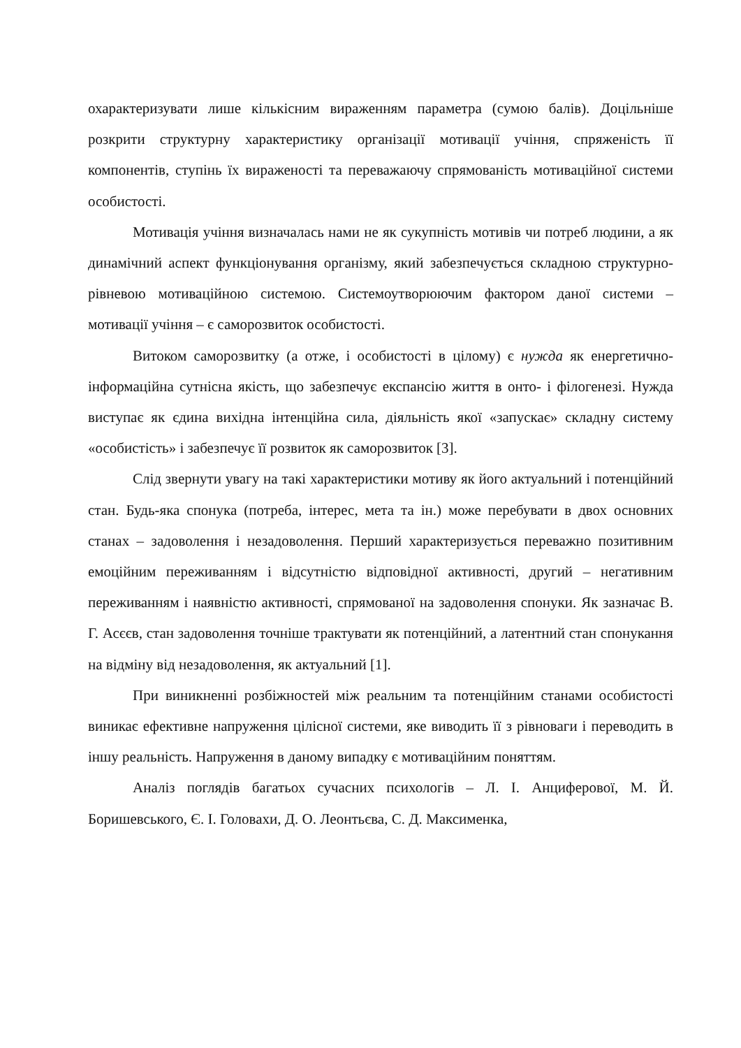охарактеризувати лише кількісним вираженням параметра (сумою балів). Доцільніше розкрити структурну характеристику організації мотивації учіння, спряженість її компонентів, ступінь їх вираженості та переважаючу спрямованість мотиваційної системи особистості.
Мотивація учіння визначалась нами не як сукупність мотивів чи потреб людини, а як динамічний аспект функціонування організму, який забезпечується складною структурно-рівневою мотиваційною системою. Системоутворюючим фактором даної системи – мотивації учіння – є саморозвиток особистості.
Витоком саморозвитку (а отже, і особистості в цілому) є нужда як енергетично-інформаційна сутнісна якість, що забезпечує експансію життя в онто- і філогенезі. Нужда виступає як єдина вихідна інтенційна сила, діяльність якої «запускає» складну систему «особистість» і забезпечує її розвиток як саморозвиток [3].
Слід звернути увагу на такі характеристики мотиву як його актуальний і потенційний стан. Будь-яка спонука (потреба, інтерес, мета та ін.) може перебувати в двох основних станах – задоволення і незадоволення. Перший характеризується переважно позитивним емоційним переживанням і відсутністю відповідної активності, другий – негативним переживанням і наявністю активності, спрямованої на задоволення спонуки. Як зазначає В. Г. Асєєв, стан задоволення точніше трактувати як потенційний, а латентний стан спонукання на відміну від незадоволення, як актуальний [1].
При виникненні розбіжностей між реальним та потенційним станами особистості виникає ефективне напруження цілісної системи, яке виводить її з рівноваги і переводить в іншу реальність. Напруження в даному випадку є мотиваційним поняттям.
Аналіз поглядів багатьох сучасних психологів – Л. І. Анциферової, М. Й. Боришевського, Є. І. Головахи, Д. О. Леонтьєва, С. Д. Максименка,